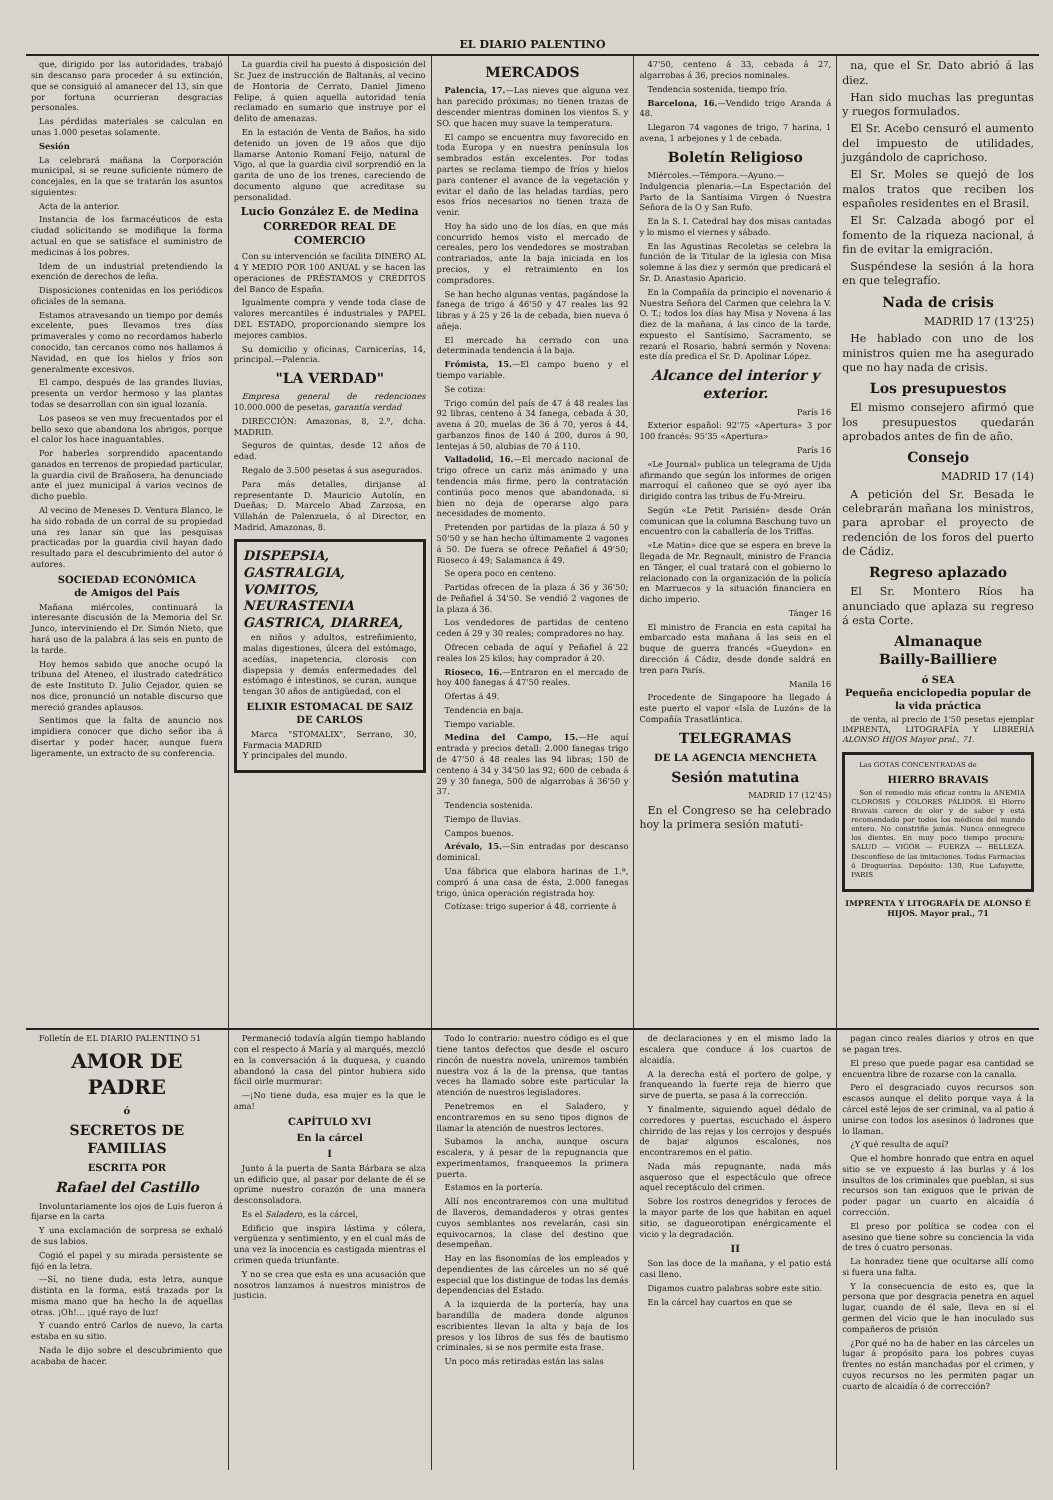EL DIARIO PALENTINO
que, dirigido por las autoridades, trabajó sin descanso para proceder á su extinción, que se consiguió al amanecer del 13, sin que por fortuna ocurrieran desgracias personales.
Las pérdidas materiales se calculan en unas 1.000 pesetas solamente.
Sesión
La celebrará mañana la Corporación municipal, si se reune suficiente número de concejales, en la que se tratarán los asuntos siguientes:
Acta de la anterior.
Instancia de los farmacéuticos de esta ciudad solicitando se modifique la forma actual en que se satisface el suministro de medicinas á los pobres.
Idem de un industrial pretendiendo la exención de derechos de leña.
Disposiciones contenidas en los periódicos oficiales de la semana.
Estamos atravesando un tiempo por demás excelente, pues llevamos tres días primaverales y como no recordamos haberlo conocido, tan cercanos como nos hallamos á Navidad, en que los hielos y fríos son generalmente excesivos.
El campo, después de las grandes lluvias, presenta un verdor hermoso y las plantas todas se desarrollan con sin igual lozanía.
Los paseos se ven muy frecuentados por el bello sexo que abandona los abrigos, porque el calor los hace inaguantables.
Por haberles sorprendido apacentando ganados en terrenos de propiedad particular, la guardia civil de Brañosera, ha denunciado ante el juez municipal á varios vecinos de dicho pueblo.
Al vecino de Meneses D. Ventura Blanco, le ha sido robada de un corral de su propiedad una res lanar sin que las pesquisas practicadas por la guardia civil hayan dado resultado para el descubrimiento del autor ó autores.
SOCIEDAD ECONÓMICA
de Amigos del País
Mañana miércoles, continuará la interesante discusión de la Memoria del Sr. Junco, interviniendo el Dr. Simón Nieto, que hará uso de la palabra á las seis en punto de la tarde.
Hoy hemos sabido que anoche ocupó la tribuna del Ateneo, el ilustrado catedrático de este Instituto D. Julio Cejador, quien se nos dice, pronunció un notable discurso que mereció grandes aplausos.
Sentimos que la falta de anuncio nos impidiera conocer que dicho señor iba á disertar y poder hacer, aunque fuera ligeramente, un extracto de su conferencia.
La guardia civil ha puesto á disposición del Sr. Juez de instrucción de Baltanás, al vecino de Hontoria de Cerrato, Daniel Jimeno Felipe, á quien aquella autoridad tenía reclamado en sumario que instruye por el delito de amenazas.
En la estación de Venta de Baños, ha sido detenido un joven de 19 años que dijo llamarse Antonio Romaní Feijo, natural de Vigo, al que la guardia civil sorprendió en la garita de uno de los trenes, careciendo de documento alguno que acreditase su personalidad.
Lucio González E. de Medina
CORREDOR REAL DE COMERCIO
Con su intervención se facilita DINERO AL 4 Y MEDIO POR 100 ANUAL y se hacen las operaciones de PRÉSTAMOS y CRÉDITOS del Banco de España.
Igualmente compra y vende toda clase de valores mercantiles é industriales y PAPEL DEL ESTADO, proporcionando siempre los mejores cambios.
Su domicilio y oficinas, Carnicerías, 14, principal.—Palencia.
"LA VERDAD"
Empresa general de redenciones 10.000.000 de pesetas, garantía verdad
DIRECCIÓN: Amazonas, 8, 2.º, dcha. MADRID.
Seguros de quintas, desde 12 años de edad.
Regalo de 3.500 pesetas á sus asegurados.
Para más detalles, dirijanse al representante D. Mauricio Autolín, en Dueñas; D. Marcelo Abad Zarzosa, en Villahán de Palenzuela, ó al Director, en Madrid, Amazonas, 8.
DISPEPSIA, GASTRALGIA, VOMITOS, NEURASTENIA GASTRICA, DIARREA,
en niños y adultos, estreñimiento, malas digestiones, úlcera del estómago, acedías, inapetencia, clorosis con dispepsia y demás enfermedades del estómago é intestinos, se curan, aunque tengan 30 años de antigüedad, con el
ELIXIR ESTOMACAL DE SAIZ DE CARLOS
Marca "STOMALIX", Serrano, 30, Farmacia MADRID
Y principales del mundo.
MERCADOS
Palencia, 17.—Las nieves que alguna vez han parecido próximas; no tienen trazas de descender mientras dominen los vientos S. y SO. que hacen muy suave la temperatura.
El campo se encuentra muy favorecido en toda Europa y en nuestra península los sembrados están excelentes. Por todas partes se reclama tiempo de fríos y hielos para contener el avance de la vegetación y evitar el daño de las heladas tardías, pero esos fríos necesarios no tienen traza de venir.
Hoy ha sido uno de los días, en que más concurrido hemos visto el mercado de cereales, pero los vendedores se mostraban contrariados, ante la baja iniciada en los precios, y el retraimiento en los compradores.
Se han hecho algunas ventas, pagándose la fanega de trigo á 46'50 y 47 reales las 92 libras y á 25 y 26 la de cebada, bien nueva ó añeja.
El mercado ha cerrado con una determinada tendencia á la baja.
Frómista, 15.—El campo bueno y el tiempo variable.
Se cotiza:
Trigo común del país de 47 á 48 reales las 92 libras, centeno á 34 fanega, cebada á 30, avena á 20, muelas de 36 á 70, yeros á 44, garbanzos finos de 140 á 200, duros á 90, lentejas á 50, alubias de 70 á 110.
Valladolid, 16.—El mercado nacional de trigo ofrece un cariz más animado y una tendencia más firme, pero la contratación continúa poco menos que abandonada, si bien no deja de operarse algo para necesidades de momento.
Pretenden por partidas de la plaza á 50 y 50'50 y se han hecho últimamente 2 vagones á 50. De fuera se ofrece Peñafiel á 49'50; Rioseco á 49; Salamanca á 49.
Se opera poco en centeno.
Partidas ofrecen de la plaza á 36 y 36'50; de Peñafiel á 34'50. Se vendió 2 vagones de la plaza á 36.
Los vendedores de partidas de centeno ceden á 29 y 30 reales; compradores no hay.
Ofrecen cebada de aquí y Peñafiel á 22 reales los 25 kilos; hay comprador á 20.
Rioseco, 16.—Entraron en el mercado de hoy 400 fanegas á 47'50 reales.
Ofertas á 49.
Tendencia en baja.
Tiempo variable.
Medina del Campo, 15.—He aquí entrada y precios detall: 2.000 fanegas trigo de 47'50 á 48 reales las 94 libras; 150 de centeno á 34 y 34'50 las 92; 600 de cebada á 29 y 30 fanega, 500 de algarrobas á 36'50 y 37.
Tendencia sostenida.
Tiempo de lluvias.
Campos buenos.
Arévalo, 15.—Sin entradas por descanso dominical.
Una fábrica que elabora harinas de 1.ª, compró á una casa de ésta, 2.000 fanegas trigo, única operación registrada hoy.
Cotízase: trigo superior á 48, corriente á
47'50, centeno á 33, cebada á 27, algarrobas á 36, precios nominales.
Tendencia sostenida, tiempo frío.
Barcelona, 16.—Vendido trigo Aranda á 48.
Llegaron 74 vagones de trigo, 7 harina, 1 avena, 1 arbejones y 1 de cebada.
Boletín Religioso
Miércoles.—Témpora.—Ayuno.—Indulgencia plenaria.—La Espectación del Parto de la Santísima Virgen ó Nuestra Señora de la O y San Rufo.
En la S. I. Catedral hay dos misas cantadas y lo mismo el viernes y sábado.
En las Agustinas Recoletas se celebra la función de la Titular de la iglesia con Misa solemne á las diez y sermón que predicará el Sr. D. Anastasio Aparicio.
En la Compañía da principio el novenario á Nuestra Señora del Carmen que celebra la V. O. T.; todos los días hay Misa y Novena á las diez de la mañana, á las cinco de la tarde, expuesto el Santísimo, Sacramento, se rezará el Rosario, habrá sermón y Novena: este día predica el Sr. D. Apolinar López.
Alcance del interior y exterior.
París 16
Exterior español: 92'75 «Apertura» 3 por 100 francés: 95'35 «Apertura»
París 16
«Le Journal» publica un telegrama de Ujda afirmando que según los informes de origen marroquí el cañoneo que se oyó ayer iba dirigido contra las tribus de Fu-Mreiru.
Según «Le Petit Parisién» desde Orán comunican que la columna Baschung tuvo un encuentro con la caballería de los Triffas.
«Le Matin» dice que se espera en breve la llegada de Mr. Regnault, ministro de Francia en Tánger, el cual tratará con el gobierno lo relacionado con la organización de la policía en Marruecos y la situación financiera en dicho imperio.
Tánger 16
El ministro de Francia en esta capital ha embarcado esta mañana á las seis en el buque de guerra francés «Gueydon» en dirección á Cádiz, desde donde saldrá en tren para París.
Manila 16
Procedente de Singapoore ha llegado á este puerto el vapor «Isla de Luzón» de la Compañía Trasatlántica.
TELEGRAMAS
DE LA AGENCIA MENCHETA
Sesión matutina
MADRID 17 (12'45)
En el Congreso se ha celebrado hoy la primera sesión matuti-
na, que el Sr. Dato abrió á las diez.
Han sido muchas las preguntas y ruegos formulados.
El Sr. Acebo censuró el aumento del impuesto de utilidades, juzgándolo de caprichoso.
El Sr. Moles se quejó de los malos tratos que reciben los españoles residentes en el Brasil.
El Sr. Calzada abogó por el fomento de la riqueza nacional, á fin de evitar la emigración.
Suspéndese la sesión á la hora en que telegrafío.
Nada de crisis
MADRID 17 (13'25)
He hablado con uno de los ministros quien me ha asegurado que no hay nada de crisis.
Los presupuestos
El mismo consejero afirmó que los presupuestos quedarán aprobados antes de fin de año.
Consejo
MADRID 17 (14)
A petición del Sr. Besada le celebrarán mañana los ministros, para aprobar el proyecto de redención de los foros del puerto de Cádiz.
Regreso aplazado
El Sr. Montero Ríos ha anunciado que aplaza su regreso á esta Corte.
Almanaque
Bailly-Bailliere
ó SEA
Pequeña enciclopedia popular de la vida práctica
de venta, al precio de 1'50 pesetas ejemplar IMPRENTA, LITOGRAFÍA Y LIBRERÍA ALONSO HIJOS Mayor pral., 71.
Las GOTAS CONCENTRADAS de
HIERRO BRAVAIS
Son el remedio más eficaz contra la ANEMIA CLOROSIS y COLORES PÁLIDOS. El Hierro Bravais carece de olor y de sabor y está recomendado por todos los médicos del mundo entero. No constriñe jamás. Nunca ennegrece los dientes. En muy poco tiempo procura: SALUD — VIGOR — FUERZA — BELLEZA. Desconfíese de las imitaciones. Todas Farmacias ó Droguerías. Depósito: 130, Rue Lafayette, PARIS
IMPRENTA Y LITOGRAFÍA DE ALONSO É HIJOS. Mayor pral., 71
Folletín de EL DIARIO PALENTINO 51
AMOR DE PADRE
ó
SECRETOS DE FAMILIAS
ESCRITA POR
Rafael del Castillo
Involuntariamente los ojos de Luis fueron á fijarse en la carta
Y una exclamación de sorpresa se exhaló de sus labios.
Cogió el papel y su mirada persistente se fijó en la letra.
—Sí, no tiene duda, esta letra, aunque distinta en la forma, está trazada por la misma mano que ha hecho la de aquellas otras. ¡Oh!... ¡qué rayo de luz!
Y cuando entró Carlos de nuevo, la carta estaba en su sitio.
Nada le dijo sobre el descubrimiento que acababa de hacer.
Permaneció todavía algún tiempo hablando con el respecto á María y al marqués, mezcló en la conversación á la duquesa, y cuando abandonó la casa del pintor hubiera sido fácil oirle murmurar:
—¡No tiene duda, esa mujer es la que le ama!
CAPÍTULO XVI
En la cárcel
I
Junto á la puerta de Santa Bárbara se alza un edificio que, al pasar por delante de él se oprime nuestro corazón de una manera desconsoladora.
Es el Saladero, es la cárcel,
Edificio que inspira lástima y cólera, vergüenza y sentimiento, y en el cual más de una vez la inocencia es castigada mientras el crimen queda triunfante.
Y no se crea que esta es una acusación que nosotros lanzamos á nuestros ministros de justicia.
Todo lo contrario: nuestro código es el que tiene tantos defectos que desde el oscuro rincón de nuestra novela, uniremos también nuestra voz á la de la prensa, que tantas veces ha llamado sobre este particular la atención de nuestros legisladores.
Penetremos en el Saladero, y encontraremos en su seno tipos dignos de llamar la atención de nuestros lectores.
Subamos la ancha, aunque oscura escalera, y á pesar de la repugnancia que experimentamos, franqueemos la primera puerta.
Estamos en la portería.
Allí nos encontraremos con una multitud de llaveros, demandaderos y otras gentes cuyos semblantes nos revelarán, casi sin equivocarnos, la clase del destino que desempeñan.
Hay en las fisonomías de los empleados y dependientes de las cárceles un no sé qué especial que los distingue de todas las demás dependencias del Estado.
A la izquierda de la portería, hay una barandilla de madera donde algunos escribientes llevan la alta y baja de los presos y los libros de sus fés de bautismo criminales, si se nos permite esta frase.
Un poco más retiradas están las salas
de declaraciones y en el mismo lado la escalera que conduce á los cuartos de alcaidía.
A la derecha está el portero de golpe, y franqueando la fuerte reja de hierro que sirve de puerta, se pasa á la corrección.
Y finalmente, siguiendo aquel dédalo de corredores y puertas, escuchado el áspero chirrido de las rejas y los cerrojos y después de bajar algunos escalones, nos encontraremos en el patio.
Nada más repugnante, nada más asqueroso que el espectáculo que ofrece aquel receptáculo del crimen.
Sobre los rostros denegridos y feroces de la mayor parte de los que habitan en aquel sitio, se dagueorotipan enérgicamente el vicio y la degradación.
II
Son las doce de la mañana, y el patio está casi lleno.
Digamos cuatro palabras sobre este sitio.
En la cárcel hay cuartos en que se
pagan cinco reales diarios y otros en que se pagan tres.
El preso que puede pagar esa cantidad se encuentra libre de rozarse con la canalla.
Pero el desgraciado cuyos recursos son escasos aunque el delito porque vaya á la cárcel esté lejos de ser criminal, va al patio á unirse con todos los asesinos ó ladrones que lo llaman.
¿Y qué resulta de aquí?
Que el hombre honrado que entra en aquel sitio se ve expuesto á las burlas y á los insultos de los criminales que pueblan, si sus recursos son tan exiguos que le privan de poder pagar un cuarto en alcaidía ó corrección.
El preso por política se codea con el asesino que tiene sobre su conciencia la vida de tres ó cuatro personas.
La honradez tiene que ocultarse allí como si fuera una falta.
Y la consecuencia de esto es, que la persona que por desgracia penetra en aquel lugar, cuando de él sale, lleva en sí el germen del vicio que le han inoculado sus compañeros de prisión
¿Por qué no ha de haber en las cárceles un lugar á propósito para los pobres cuyas frentes no están manchadas por el crimen, y cuyos recursos no les permiten pagar un cuarto de alcaidía ó de corrección?